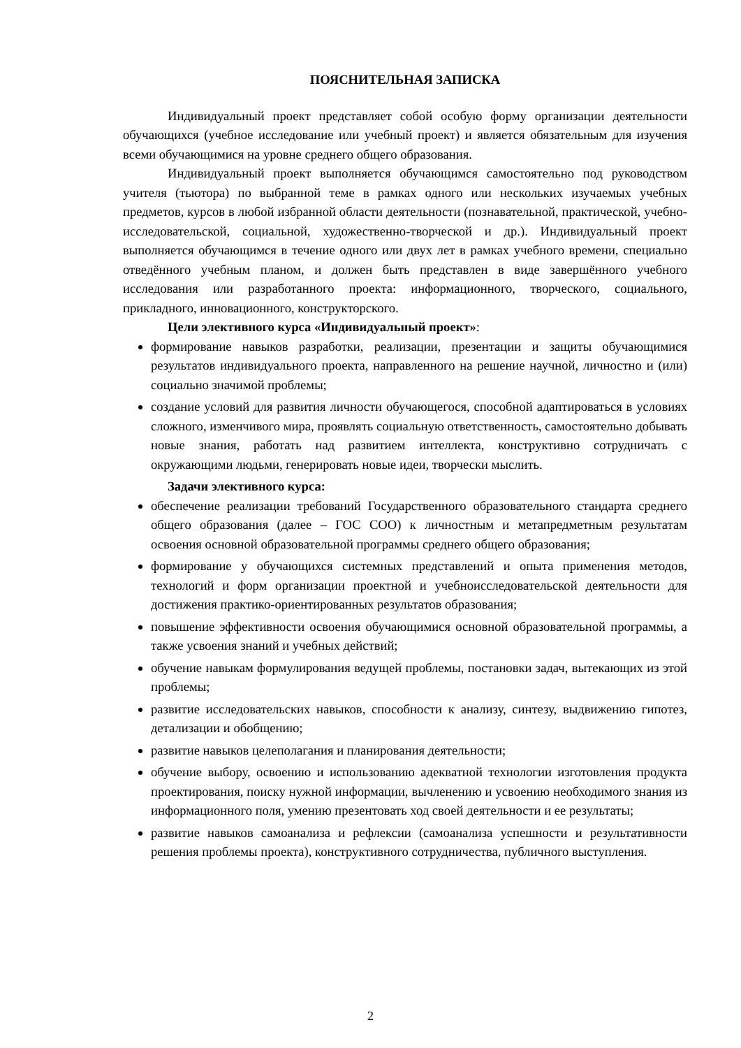ПОЯСНИТЕЛЬНАЯ ЗАПИСКА
Индивидуальный проект представляет собой особую форму организации деятельности обучающихся (учебное исследование или учебный проект) и является обязательным для изучения всеми обучающимися на уровне среднего общего образования.
Индивидуальный проект выполняется обучающимся самостоятельно под руководством учителя (тьютора) по выбранной теме в рамках одного или нескольких изучаемых учебных предметов, курсов в любой избранной области деятельности (познавательной, практической, учебно-исследовательской, социальной, художественно-творческой и др.). Индивидуальный проект выполняется обучающимся в течение одного или двух лет в рамках учебного времени, специально отведённого учебным планом, и должен быть представлен в виде завершённого учебного исследования или разработанного проекта: информационного, творческого, социального, прикладного, инновационного, конструкторского.
Цели элективного курса «Индивидуальный проект»:
формирование навыков разработки, реализации, презентации и защиты обучающимися результатов индивидуального проекта, направленного на решение научной, личностно и (или) социально значимой проблемы;
создание условий для развития личности обучающегося, способной адаптироваться в условиях сложного, изменчивого мира, проявлять социальную ответственность, самостоятельно добывать новые знания, работать над развитием интеллекта, конструктивно сотрудничать с окружающими людьми, генерировать новые идеи, творчески мыслить.
Задачи элективного курса:
обеспечение реализации требований Государственного образовательного стандарта среднего общего образования (далее – ГОС СОО) к личностным и метапредметным результатам освоения основной образовательной программы среднего общего образования;
формирование у обучающихся системных представлений и опыта применения методов, технологий и форм организации проектной и учебноисследовательской деятельности для достижения практико-ориентированных результатов образования;
повышение эффективности освоения обучающимися основной образовательной программы, а также усвоения знаний и учебных действий;
обучение навыкам формулирования ведущей проблемы, постановки задач, вытекающих из этой проблемы;
развитие исследовательских навыков, способности к анализу, синтезу, выдвижению гипотез, детализации и обобщению;
развитие навыков целеполагания и планирования деятельности;
обучение выбору, освоению и использованию адекватной технологии изготовления продукта проектирования, поиску нужной информации, вычленению и усвоению необходимого знания из информационного поля, умению презентовать ход своей деятельности и ее результаты;
развитие навыков самоанализа и рефлексии (самоанализа успешности и результативности решения проблемы проекта), конструктивного сотрудничества, публичного выступления.
2